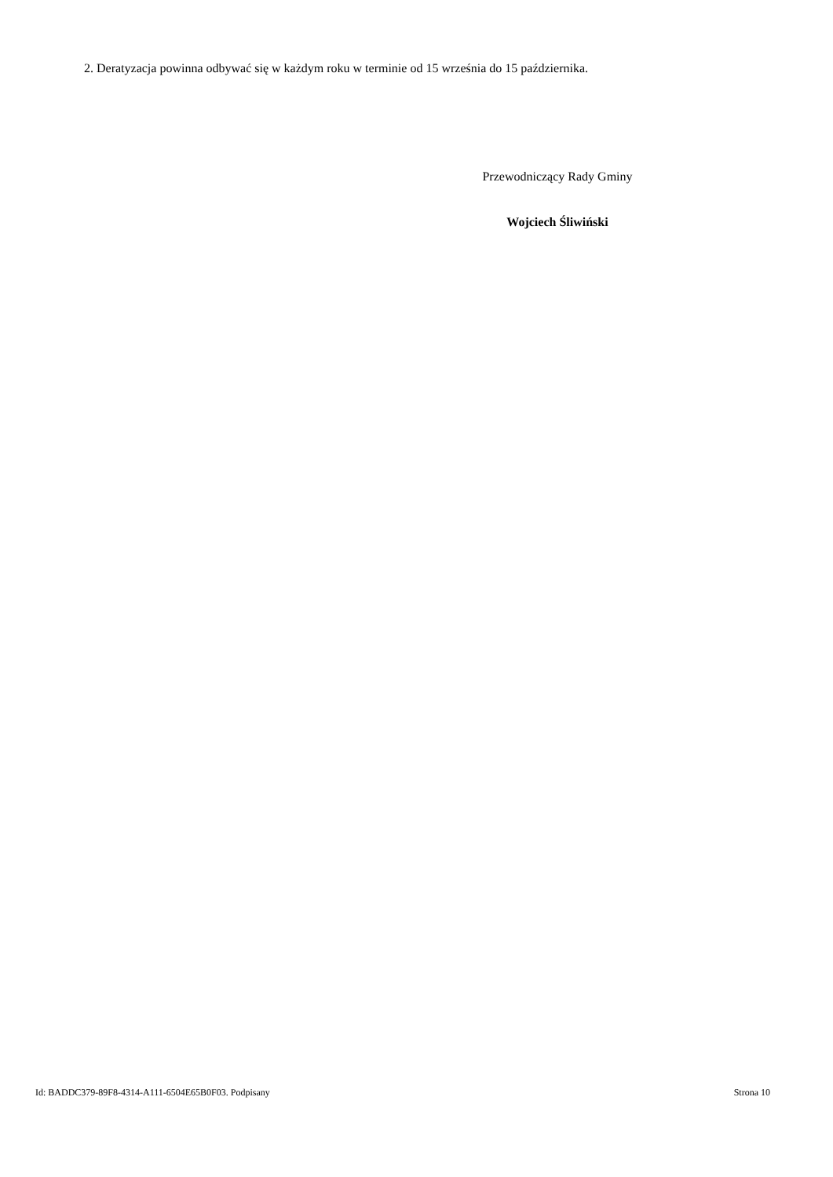2. Deratyzacja powinna odbywać się w każdym roku w terminie od 15 września do 15 października.
Przewodniczący Rady Gminy
Wojciech Śliwiński
Id: BADDC379-89F8-4314-A111-6504E65B0F03. Podpisany Strona 10